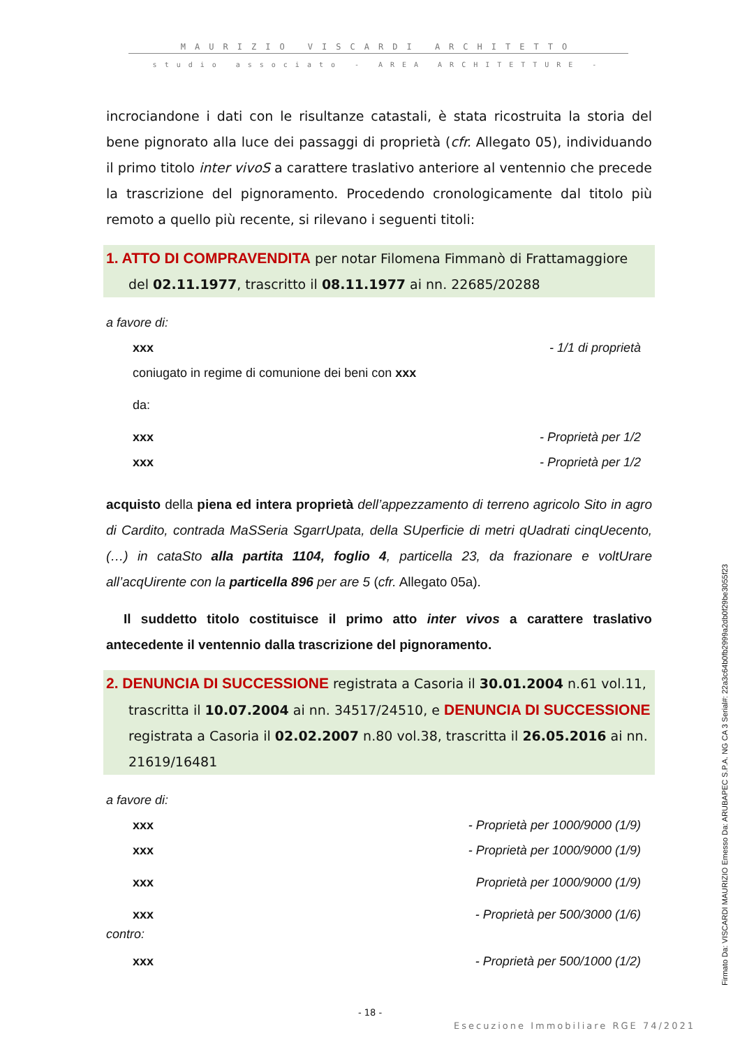MAURIZIO VISCARDI ARCHITETTO
studio associato - AREA ARCHITETTURE -
incrociandone i dati con le risultanze catastali, è stata ricostruita la storia del bene pignorato alla luce dei passaggi di proprietà (cfr. Allegato 05), individuando il primo titolo inter vivoS a carattere traslativo anteriore al ventennio che precede la trascrizione del pignoramento. Procedendo cronologicamente dal titolo più remoto a quello più recente, si rilevano i seguenti titoli:
1. ATTO DI COMPRAVENDITA per notar Filomena Fimmanò di Frattamaggiore
del 02.11.1977, trascritto il 08.11.1977 ai nn. 22685/20288
a favore di:
xxx - 1/1 di proprietà
coniugato in regime di comunione dei beni con xxx
da:
xxx - Proprietà per 1/2
xxx - Proprietà per 1/2
acquisto della piena ed intera proprietà dell’appezzamento di terreno agricolo Sito in agro di Cardito, contrada MaSSeria SgarrUpata, della SUperficie di metri qUadrati cinqUecento, (…) in cataSto alla partita 1104, foglio 4, particella 23, da frazionare e voltUrare all’acqUirente con la particella 896 per are 5 (cfr. Allegato 05a).
Il suddetto titolo costituisce il primo atto inter vivos a carattere traslativo antecedente il ventennio dalla trascrizione del pignoramento.
2. DENUNCIA DI SUCCESSIONE registrata a Casoria il 30.01.2004 n.61 vol.11,
trascritta il 10.07.2004 ai nn. 34517/24510, e DENUNCIA DI SUCCESSIONE registrata a Casoria il 02.02.2007 n.80 vol.38, trascritta il 26.05.2016 ai nn. 21619/16481
a favore di:
xxx - Proprietà per 1000/9000 (1/9)
xxx - Proprietà per 1000/9000 (1/9)
xxx Proprietà per 1000/9000 (1/9)
xxx - Proprietà per 500/3000 (1/6)
contro:
xxx - Proprietà per 500/1000 (1/2)
Firmato Da: VISCARDI MAURIZIO Emesso Da: ARUBAPEC S.P.A. NG CA 3 Serial#: 22a3c64b0fb2999a2db0f29be3055f23
- 18 -
Esecuzione Immobiliare RGE 74/2021